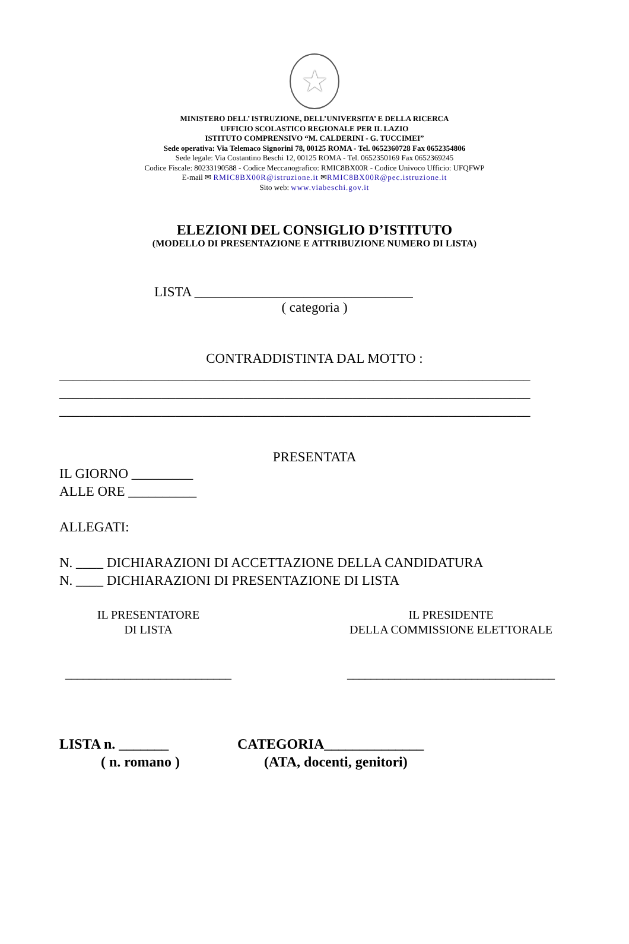★
MINISTERO DELL’ ISTRUZIONE, DELL’UNIVERSITA’ E DELLA RICERCA
UFFICIO SCOLASTICO REGIONALE PER IL LAZIO
ISTITUTO COMPRENSIVO “M. CALDERINI - G. TUCCIMEI”
Sede operativa: Via Telemaco Signorini 78, 00125 ROMA - Tel. 0652360728 Fax 0652354806
Sede legale: Via Costantino Beschi 12, 00125 ROMA - Tel. 0652350169 Fax 0652369245
Codice Fiscale: 80233190588 - Codice Meccanografico: RMIC8BX00R - Codice Univoco Ufficio: UFQFWP
E-mail ✉ RMIC8BX00R@istruzione.it ✉RMIC8BX00R@pec.istruzione.it
Sito web: www.viabeschi.gov.it
ELEZIONI DEL CONSIGLIO D’ISTITUTO
(MODELLO DI PRESENTAZIONE E ATTRIBUZIONE NUMERO DI LISTA)
LISTA ________________________________
( categoria )
CONTRADDISTINTA DAL MOTTO :
_____________________________________________________________________
_____________________________________________________________________
_____________________________________________________________________
PRESENTATA
IL GIORNO _________
ALLE ORE __________
ALLEGATI:
N. ____ DICHIARAZIONI DI ACCETTAZIONE DELLA CANDIDATURA
N. ____ DICHIARAZIONI DI PRESENTAZIONE DI LISTA
IL PRESENTATORE
DI LISTA
____________________________
IL PRESIDENTE
DELLA COMMISSIONE ELETTORALE
___________________________________
LISTA n. _______
( n. romano )
CATEGORIA______________
(ATA, docenti, genitori)